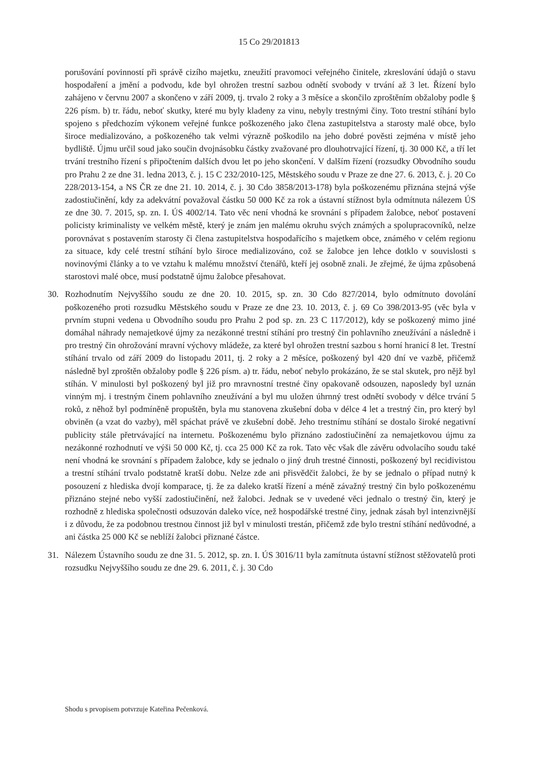15 Co 29/201813
porušování povinností při správě cizího majetku, zneužití pravomoci veřejného činitele, zkreslování údajů o stavu hospodaření a jmění a podvodu, kde byl ohrožen trestní sazbou odnětí svobody v trvání až 3 let. Řízení bylo zahájeno v červnu 2007 a skončeno v září 2009, tj. trvalo 2 roky a 3 měsíce a skončilo zproštěním obžaloby podle § 226 písm. b) tr. řádu, neboť skutky, které mu byly kladeny za vinu, nebyly trestnými činy. Toto trestní stíhání bylo spojeno s předchozím výkonem veřejné funkce poškozeného jako člena zastupitelstva a starosty malé obce, bylo široce medializováno, a poškozeného tak velmi výrazně poškodilo na jeho dobré pověsti zejména v místě jeho bydliště. Újmu určil soud jako součin dvojnásobku částky zvažované pro dlouhotrvající řízení, tj. 30 000 Kč, a tří let trvání trestního řízení s připočtením dalších dvou let po jeho skončení. V dalším řízení (rozsudky Obvodního soudu pro Prahu 2 ze dne 31. ledna 2013, č. j. 15 C 232/2010-125, Městského soudu v Praze ze dne 27. 6. 2013, č. j. 20 Co 228/2013-154, a NS ČR ze dne 21. 10. 2014, č. j. 30 Cdo 3858/2013-178) byla poškozenému přiznána stejná výše zadostiučinění, kdy za adekvátní považoval částku 50 000 Kč za rok a ústavní stížnost byla odmítnuta nálezem ÚS ze dne 30. 7. 2015, sp. zn. I. ÚS 4002/14. Tato věc není vhodná ke srovnání s případem žalobce, neboť postavení policisty kriminalisty ve velkém městě, který je znám jen malému okruhu svých známých a spolupracovníků, nelze porovnávat s postavením starosty či člena zastupitelstva hospodařícího s majetkem obce, známého v celém regionu za situace, kdy celé trestní stíhání bylo široce medializováno, což se žalobce jen lehce dotklo v souvislosti s novinovými články a to ve vztahu k malému množství čtenářů, kteří jej osobně znali. Je zřejmé, že újma způsobená starostovi malé obce, musí podstatně újmu žalobce přesahovat.
30. Rozhodnutím Nejvyššího soudu ze dne 20. 10. 2015, sp. zn. 30 Cdo 827/2014, bylo odmítnuto dovolání poškozeného proti rozsudku Městského soudu v Praze ze dne 23. 10. 2013, č. j. 69 Co 398/2013-95 (věc byla v prvním stupni vedena u Obvodního soudu pro Prahu 2 pod sp. zn. 23 C 117/2012), kdy se poškozený mimo jiné domáhal náhrady nemajetkové újmy za nezákonné trestní stíhání pro trestný čin pohlavního zneužívání a následně i pro trestný čin ohrožování mravní výchovy mládeže, za které byl ohrožen trestní sazbou s horní hranicí 8 let. Trestní stíhání trvalo od září 2009 do listopadu 2011, tj. 2 roky a 2 měsíce, poškozený byl 420 dní ve vazbě, přičemž následně byl zproštěn obžaloby podle § 226 písm. a) tr. řádu, neboť nebylo prokázáno, že se stal skutek, pro nějž byl stíhán. V minulosti byl poškozený byl již pro mravnostní trestné činy opakovaně odsouzen, naposledy byl uznán vinným mj. i trestným činem pohlavního zneužívání a byl mu uložen úhrnný trest odnětí svobody v délce trvání 5 roků, z něhož byl podmíněně propuštěn, byla mu stanovena zkušební doba v délce 4 let a trestný čin, pro který byl obviněn (a vzat do vazby), měl spáchat právě ve zkušební době. Jeho trestnímu stíhání se dostalo široké negativní publicity stále přetrvávající na internetu. Poškozenému bylo přiznáno zadostiučinění za nemajetkovou újmu za nezákonné rozhodnutí ve výši 50 000 Kč, tj. cca 25 000 Kč za rok. Tato věc však dle závěru odvolacího soudu také není vhodná ke srovnání s případem žalobce, kdy se jednalo o jiný druh trestné činnosti, poškozený byl recidivistou a trestní stíhání trvalo podstatně kratší dobu. Nelze zde ani přisvědčit žalobci, že by se jednalo o případ nutný k posouzení z hlediska dvojí komparace, tj. že za daleko kratší řízení a méně závažný trestný čin bylo poškozenému přiznáno stejné nebo vyšší zadostiučinění, než žalobci. Jednak se v uvedené věci jednalo o trestný čin, který je rozhodně z hlediska společnosti odsuzován daleko více, než hospodářské trestné činy, jednak zásah byl intenzivnější i z důvodu, že za podobnou trestnou činnost již byl v minulosti trestán, přičemž zde bylo trestní stíhání nedůvodné, a ani částka 25 000 Kč se neblíží žalobci přiznané částce.
31. Nálezem Ústavního soudu ze dne 31. 5. 2012, sp. zn. I. ÚS 3016/11 byla zamítnuta ústavní stížnost stěžovatelů proti rozsudku Nejvyššího soudu ze dne 29. 6. 2011, č. j. 30 Cdo
Shodu s prvopisem potvrzuje Kateřina Pečenková.